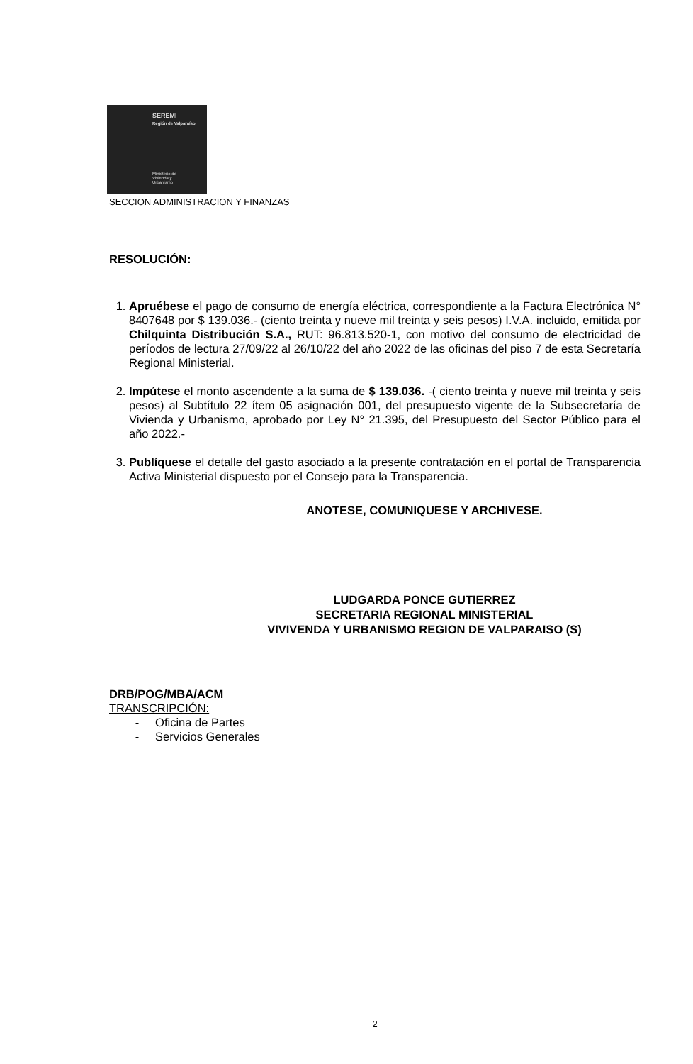SEREMI
Región de Valparaíso
Ministerio de
Vivienda y
Urbanismo
SECCION ADMINISTRACION Y FINANZAS
RESOLUCIÓN:
1. Apruébese el pago de consumo de energía eléctrica, correspondiente a la Factura Electrónica N° 8407648 por $ 139.036.- (ciento treinta y nueve mil treinta y seis pesos) I.V.A. incluido, emitida por Chilquinta Distribución S.A., RUT: 96.813.520-1, con motivo del consumo de electricidad de períodos de lectura 27/09/22 al 26/10/22 del año 2022 de las oficinas del piso 7 de esta Secretaría Regional Ministerial.
2. Impútese el monto ascendente a la suma de $ 139.036. -( ciento treinta y nueve mil treinta y seis pesos) al Subtítulo 22 ítem 05 asignación 001, del presupuesto vigente de la Subsecretaría de Vivienda y Urbanismo, aprobado por Ley N° 21.395, del Presupuesto del Sector Público para el año 2022.-
3. Publíquese el detalle del gasto asociado a la presente contratación en el portal de Transparencia Activa Ministerial dispuesto por el Consejo para la Transparencia.
ANOTESE, COMUNIQUESE Y ARCHIVESE.
LUDGARDA PONCE GUTIERREZ
SECRETARIA REGIONAL MINISTERIAL
VIVIVENDA Y URBANISMO REGION DE VALPARAISO (S)
DRB/POG/MBA/ACM
TRANSCRIPCIÓN:
- Oficina de Partes
- Servicios Generales
2